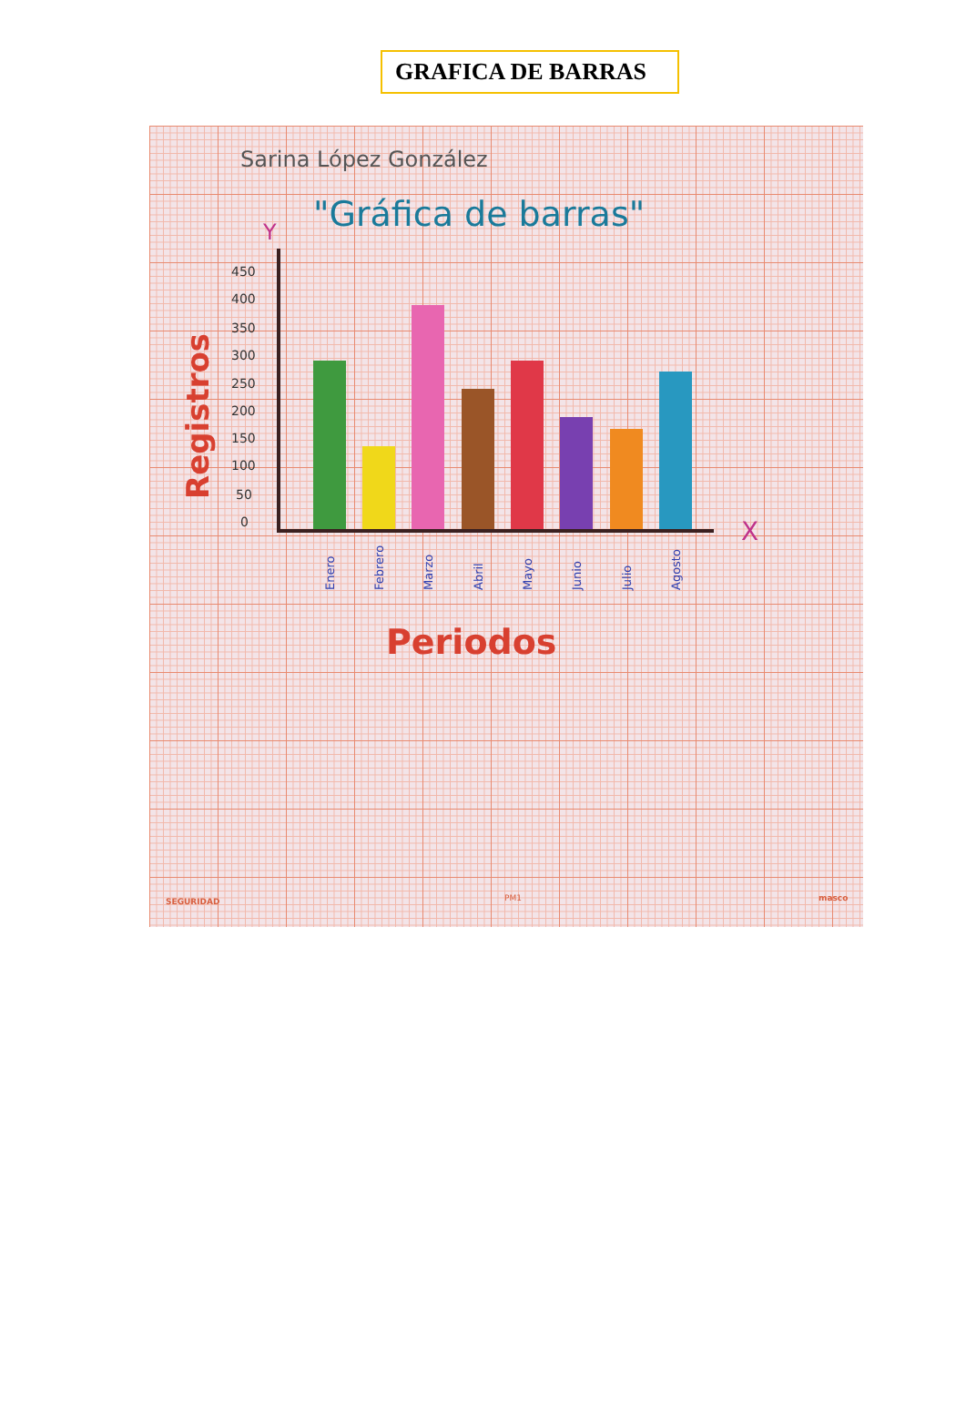GRAFICA DE BARRAS
Sarina López González
"Gráfica de barras"
Y
X
450
400
350
300
250
200
150
100
50
0
Registros
Enero
Febrero
Marzo
Abril
Mayo
Junio
Julio
Agosto
Periodos
SEGURIDAD
PM1
masco